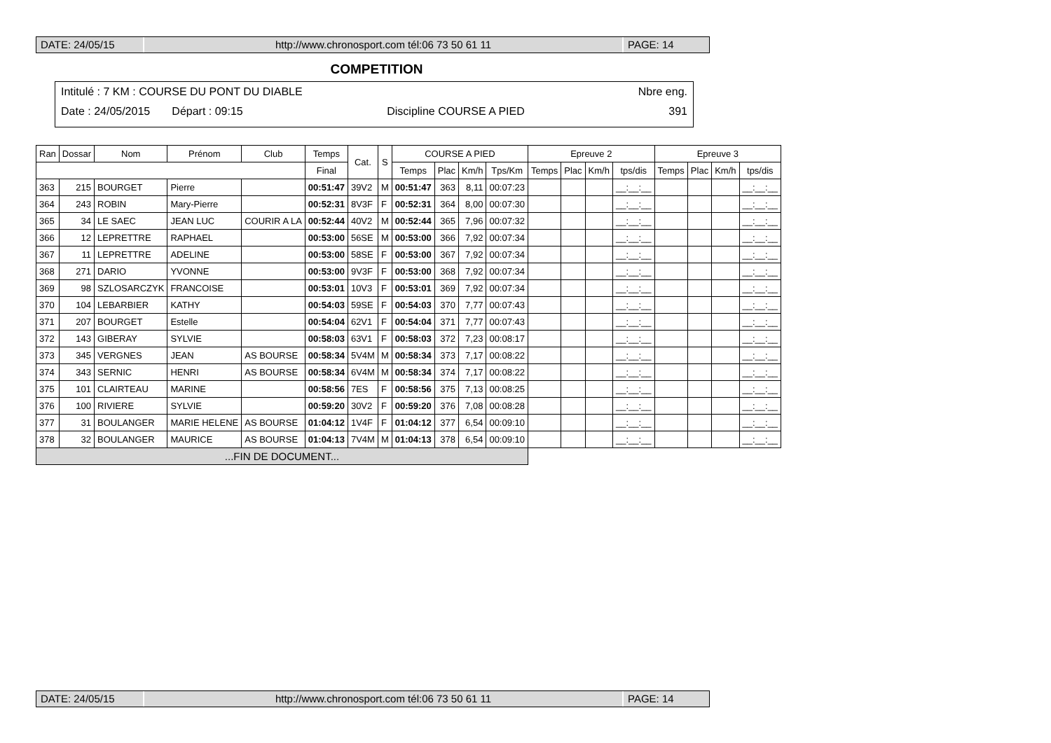DATE: 24/05/15 http://www.chronosport.com tél:06 73 50 61 11
PAGE: 14
COMPETITION
Intitulé : 7 KM : COURSE DU PONT DU DIABLE Nbre eng.
Date : 24/05/2015 Départ : 09:15 Discipline COURSE A PIED 391
| Ran | Dossar | Nom | Prénom | Club | Temps | Cat. | S | COURSE A PIED | | | | Epreuve 2 | | | | Epreuve 3 | | | |
| --- | --- | --- | --- | --- | --- | --- | --- | --- | --- | --- | --- | --- | --- | --- | --- | --- | --- | --- | --- |
| | | | | | Final | | | Temps | Plac | Km/h | Tps/Km | Temps | Plac | Km/h | tps/dis | Temps | Plac | Km/h | tps/dis |
| 363 | 215 | BOURGET | Pierre | | 00:51:47 | 39V2 | M | 00:51:47 | 363 | 8,11 | 00:07:23 | | | | __:__:__ | | | | __:__:__ |
| 364 | 243 | ROBIN | Mary-Pierre | | 00:52:31 | 8V3F | F | 00:52:31 | 364 | 8,00 | 00:07:30 | | | | __:__:__ | | | | __:__:__ |
| 365 | 34 | LE SAEC | JEAN LUC | COURIR A LA | 00:52:44 | 40V2 | M | 00:52:44 | 365 | 7,96 | 00:07:32 | | | | __:__:__ | | | | __:__:__ |
| 366 | 12 | LEPRETTRE | RAPHAEL | | 00:53:00 | 56SE | M | 00:53:00 | 366 | 7,92 | 00:07:34 | | | | __:__:__ | | | | __:__:__ |
| 367 | 11 | LEPRETTRE | ADELINE | | 00:53:00 | 58SE | F | 00:53:00 | 367 | 7,92 | 00:07:34 | | | | __:__:__ | | | | __:__:__ |
| 368 | 271 | DARIO | YVONNE | | 00:53:00 | 9V3F | F | 00:53:00 | 368 | 7,92 | 00:07:34 | | | | __:__:__ | | | | __:__:__ |
| 369 | 98 | SZLOSARCZYK | FRANCOISE | | 00:53:01 | 10V3 | F | 00:53:01 | 369 | 7,92 | 00:07:34 | | | | __:__:__ | | | | __:__:__ |
| 370 | 104 | LEBARBIER | KATHY | | 00:54:03 | 59SE | F | 00:54:03 | 370 | 7,77 | 00:07:43 | | | | __:__:__ | | | | __:__:__ |
| 371 | 207 | BOURGET | Estelle | | 00:54:04 | 62V1 | F | 00:54:04 | 371 | 7,77 | 00:07:43 | | | | __:__:__ | | | | __:__:__ |
| 372 | 143 | GIBERAY | SYLVIE | | 00:58:03 | 63V1 | F | 00:58:03 | 372 | 7,23 | 00:08:17 | | | | __:__:__ | | | | __:__:__ |
| 373 | 345 | VERGNES | JEAN | AS BOURSE | 00:58:34 | 5V4M | M | 00:58:34 | 373 | 7,17 | 00:08:22 | | | | __:__:__ | | | | __:__:__ |
| 374 | 343 | SERNIC | HENRI | AS BOURSE | 00:58:34 | 6V4M | M | 00:58:34 | 374 | 7,17 | 00:08:22 | | | | __:__:__ | | | | __:__:__ |
| 375 | 101 | CLAIRTEAU | MARINE | | 00:58:56 | 7ES | F | 00:58:56 | 375 | 7,13 | 00:08:25 | | | | __:__:__ | | | | __:__:__ |
| 376 | 100 | RIVIERE | SYLVIE | | 00:59:20 | 30V2 | F | 00:59:20 | 376 | 7,08 | 00:08:28 | | | | __:__:__ | | | | __:__:__ |
| 377 | 31 | BOULANGER | MARIE HELENE | AS BOURSE | 01:04:12 | 1V4F | F | 01:04:12 | 377 | 6,54 | 00:09:10 | | | | __:__:__ | | | | __:__:__ |
| 378 | 32 | BOULANGER | MAURICE | AS BOURSE | 01:04:13 | 7V4M | M | 01:04:13 | 378 | 6,54 | 00:09:10 | | | | __:__:__ | | | | __:__:__ |
| ...FIN DE DOCUMENT... | | | | | | | | | | | | | | | | | | | |
DATE: 24/05/15 http://www.chronosport.com tél:06 73 50 61 11
PAGE: 14